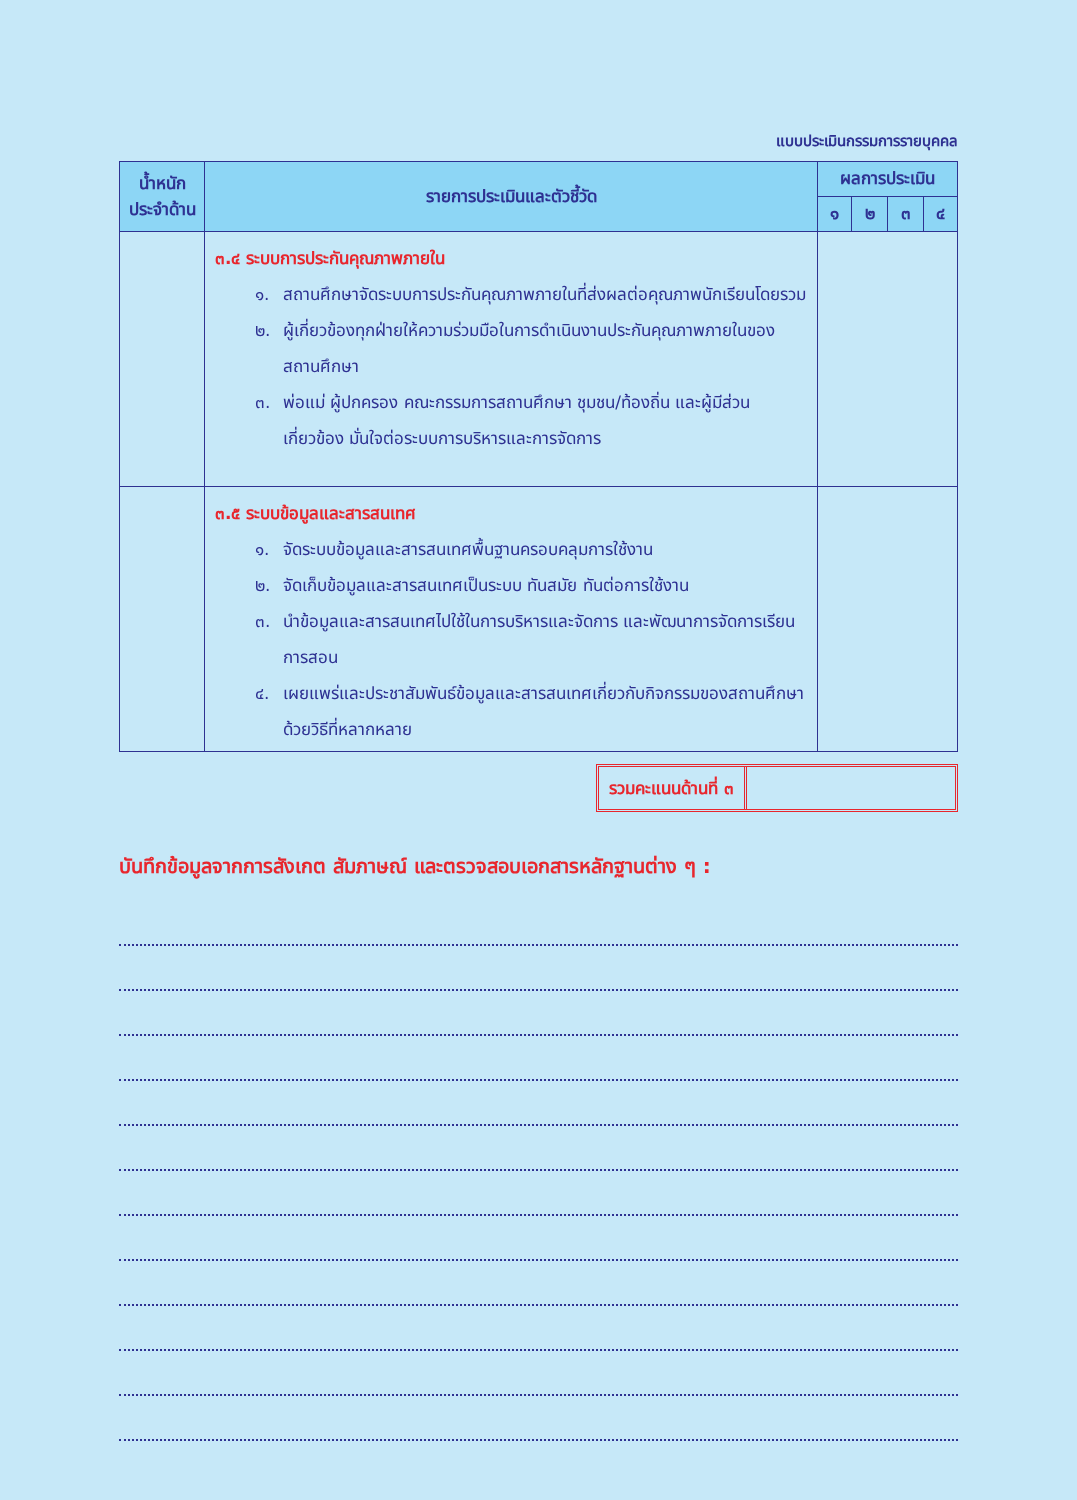แบบประเมินกรรมการรายบุคคล
| น้ำหนัก ประจำด้าน | รายการประเมินและตัวชี้วัด | ผลการประเมิน | | | |
| --- | --- | --- | --- | --- | --- |
| | | ๑ | ๒ | ๓ | ๔ |
| | ๓.๔ ระบบการประกันคุณภาพภายใน ๑. สถานศึกษาจัดระบบการประกันคุณภาพภายในที่ส่งผลต่อคุณภาพนักเรียนโดยรวม ๒. ผู้เกี่ยวข้องทุกฝ่ายให้ความร่วมมือในการดำเนินงานประกันคุณภาพภายในของสถานศึกษา ๓. พ่อแม่ ผู้ปกครอง คณะกรรมการสถานศึกษา ชุมชน/ท้องถิ่น และผู้มีส่วนเกี่ยวข้อง มั่นใจต่อระบบการบริหารและการจัดการ | | | | |
| | ๓.๕ ระบบข้อมูลและสารสนเทศ ๑. จัดระบบข้อมูลและสารสนเทศพื้นฐานครอบคลุมการใช้งาน ๒. จัดเก็บข้อมูลและสารสนเทศเป็นระบบ ทันสมัย ทันต่อการใช้งาน ๓. นำข้อมูลและสารสนเทศไปใช้ในการบริหารและจัดการ และพัฒนาการจัดการเรียนการสอน ๔. เผยแพร่และประชาสัมพันธ์ข้อมูลและสารสนเทศเกี่ยวกับกิจกรรมของสถานศึกษาด้วยวิธีที่หลากหลาย | | | | |
รวมคะแนนด้านที่ ๓
บันทึกข้อมูลจากการสังเกต สัมภาษณ์ และตรวจสอบเอกสารหลักฐานต่าง ๆ :